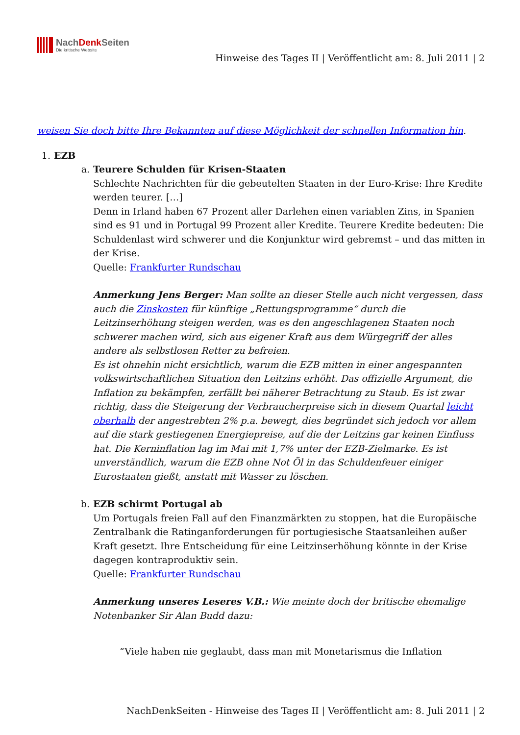NachDenk Seiten
Die kritische Website
Hinweise des Tages II | Veröffentlicht am: 8. Juli 2011 | 2
weisen Sie doch bitte Ihre Bekannten auf diese Möglichkeit der schnellen Information hin.
1. EZB
a. Teurere Schulden für Krisen-Staaten
Schlechte Nachrichten für die gebeutelten Staaten in der Euro-Krise: Ihre Kredite werden teurer. […]
Denn in Irland haben 67 Prozent aller Darlehen einen variablen Zins, in Spanien sind es 91 und in Portugal 99 Prozent aller Kredite. Teurere Kredite bedeuten: Die Schuldenlast wird schwerer und die Konjunktur wird gebremst – und das mitten in der Krise.
Quelle: Frankfurter Rundschau
Anmerkung Jens Berger: Man sollte an dieser Stelle auch nicht vergessen, dass auch die Zinskosten für künftige „Rettungsprogramme“ durch die Leitzinserhöhung steigen werden, was es den angeschlagenen Staaten noch schwerer machen wird, sich aus eigener Kraft aus dem Würgegriff der alles andere als selbstlosen Retter zu befreien.
Es ist ohnehin nicht ersichtlich, warum die EZB mitten in einer angespannten volkswirtschaftlichen Situation den Leitzins erhöht. Das offizielle Argument, die Inflation zu bekämpfen, zerfällt bei näherer Betrachtung zu Staub. Es ist zwar richtig, dass die Steigerung der Verbraucherpreise sich in diesem Quartal leicht oberhalb der angestrebten 2% p.a. bewegt, dies begründet sich jedoch vor allem auf die stark gestiegenen Energiepreise, auf die der Leitzins gar keinen Einfluss hat. Die Kerninflation lag im Mai mit 1,7% unter der EZB-Zielmarke. Es ist unverständlich, warum die EZB ohne Not Öl in das Schuldenfeuer einiger Eurostaaten gießt, anstatt mit Wasser zu löschen.
b. EZB schirmt Portugal ab
Um Portugals freien Fall auf den Finanzmärkten zu stoppen, hat die Europäische Zentralbank die Ratinganforderungen für portugiesische Staatsanleihen außer Kraft gesetzt. Ihre Entscheidung für eine Leitzinserhöhung könnte in der Krise dagegen kontraproduktiv sein.
Quelle: Frankfurter Rundschau
Anmerkung unseres Leseres V.B.: Wie meinte doch der britische ehemalige Notenbanker Sir Alan Budd dazu:
“Viele haben nie geglaubt, dass man mit Monetarismus die Inflation
NachDenkSeiten - Hinweise des Tages II | Veröffentlicht am: 8. Juli 2011 | 2